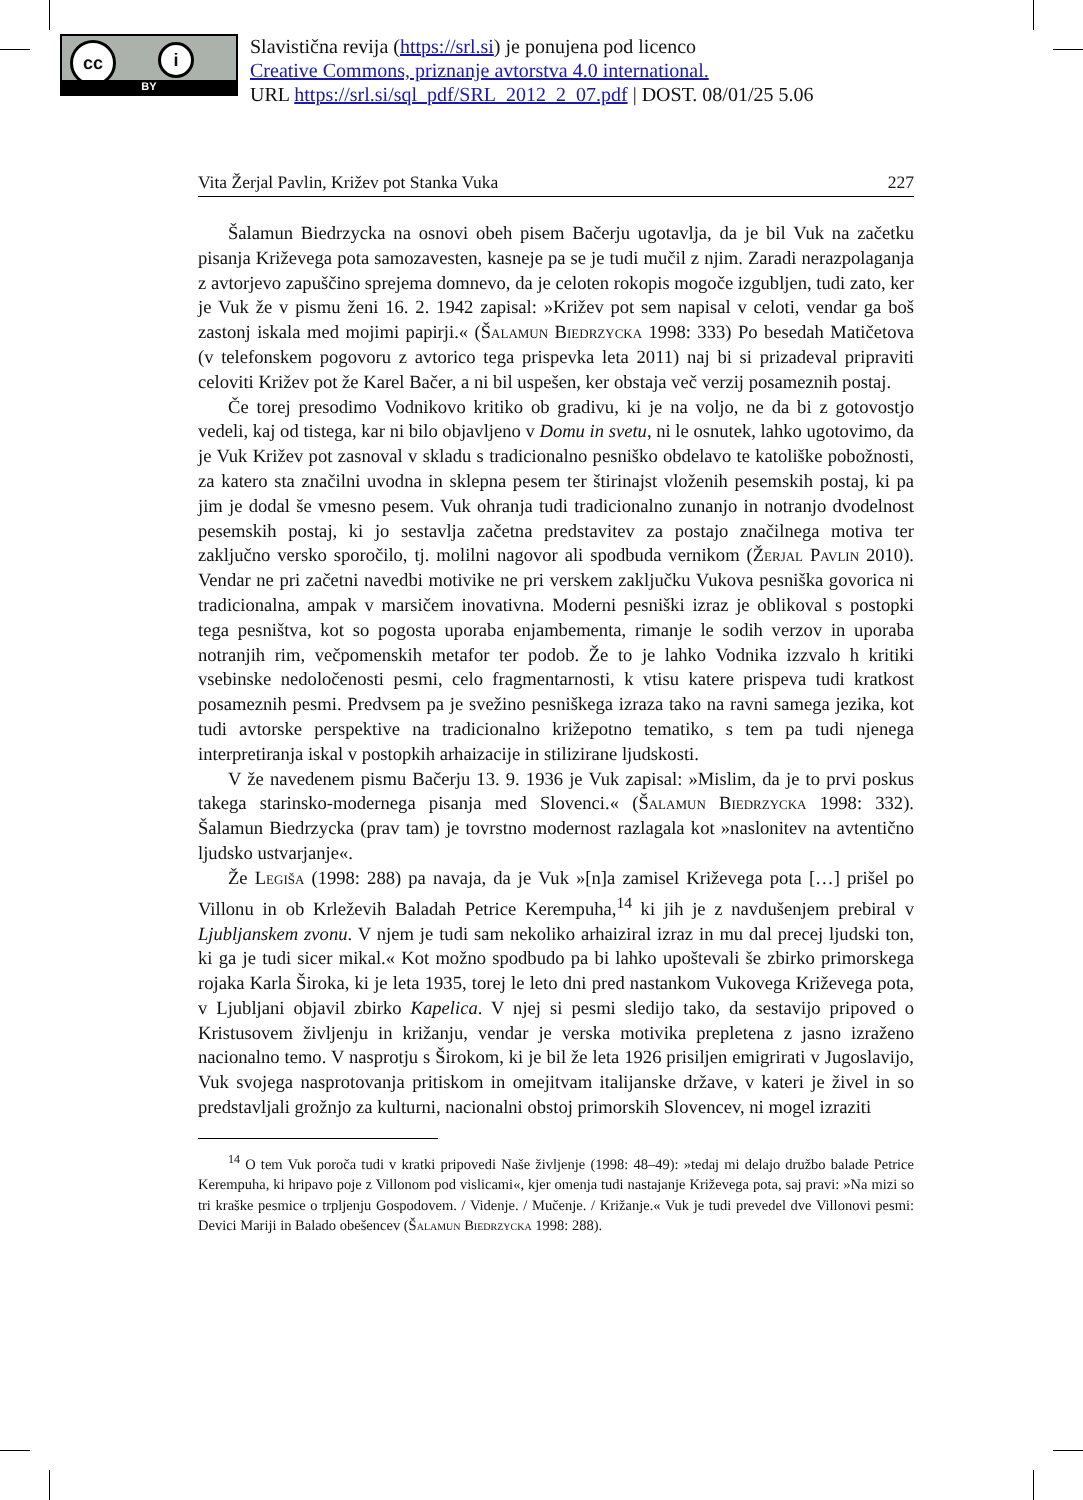cc i
BY
Slavistična revija (https://srl.si) je ponujena pod licenco
Creative Commons, priznanje avtorstva 4.0 international.
URL https://srl.si/sql_pdf/SRL_2012_2_07.pdf | DOST. 08/01/25 5.06
Vita Žerjal Pavlin, Križev pot Stanka Vuka 227
Šalamun Biedrzycka na osnovi obeh pisem Bačerju ugotavlja, da je bil Vuk na začetku pisanja Križevega pota samozavesten, kasneje pa se je tudi mučil z njim. Zaradi nerazpolaganja z avtorjevo zapuščino sprejema domnevo, da je celoten rokopis mogoče izgubljen, tudi zato, ker je Vuk že v pismu ženi 16. 2. 1942 zapisal: »Križev pot sem napisal v celoti, vendar ga boš zastonj iskala med mojimi papirji.« (Šalamun Biedrzycka 1998: 333) Po besedah Matičetova (v telefonskem pogovoru z avtorico tega prispevka leta 2011) naj bi si prizadeval pripraviti celoviti Križev pot že Karel Bačer, a ni bil uspešen, ker obstaja več verzij posameznih postaj.
Če torej presodimo Vodnikovo kritiko ob gradivu, ki je na voljo, ne da bi z gotovostjo vedeli, kaj od tistega, kar ni bilo objavljeno v Domu in svetu, ni le osnutek, lahko ugotovimo, da je Vuk Križev pot zasnoval v skladu s tradicionalno pesniško obdelavo te katoliške pobožnosti, za katero sta značilni uvodna in sklepna pesem ter štirinajst vloženih pesemskih postaj, ki pa jim je dodal še vmesno pesem. Vuk ohranja tudi tradicionalno zunanjo in notranjo dvodelnost pesemskih postaj, ki jo sestavlja začetna predstavitev za postajo značilnega motiva ter zaključno versko sporočilo, tj. molilni nagovor ali spodbuda vernikom (Žerjal Pavlin 2010). Vendar ne pri začetni navedbi motivike ne pri verskem zaključku Vukova pesniška govorica ni tradicionalna, ampak v marsičem inovativna. Moderni pesniški izraz je oblikoval s postopki tega pesništva, kot so pogosta uporaba enjambementa, rimanje le sodih verzov in uporaba notranjih rim, večpomenskih metafor ter podob. Že to je lahko Vodnika izzvalo h kritiki vsebinske nedoločenosti pesmi, celo fragmentarnosti, k vtisu katere prispeva tudi kratkost posameznih pesmi. Predvsem pa je svežino pesniškega izraza tako na ravni samega jezika, kot tudi avtorske perspektive na tradicionalno križepotno tematiko, s tem pa tudi njenega interpretiranja iskal v postopkih arhaizacije in stilizirane ljudskosti.
V že navedenem pismu Bačerju 13. 9. 1936 je Vuk zapisal: »Mislim, da je to prvi poskus takega starinsko-modernega pisanja med Slovenci.« (Šalamun Biedrzycka 1998: 332). Šalamun Biedrzycka (prav tam) je tovrstno modernost razlagala kot »naslonitev na avtentično ljudsko ustvarjanje«.
Že Legiša (1998: 288) pa navaja, da je Vuk »[n]a zamisel Križevega pota […] prišel po Villonu in ob Krleževih Baladah Petrice Kerempuha,<sup>14</sup> ki jih je z navdušenjem prebiral v Ljubljanskem zvonu. V njem je tudi sam nekoliko arhaiziral izraz in mu dal precej ljudski ton, ki ga je tudi sicer mikal.« Kot možno spodbudo pa bi lahko upoštevali še zbirko primorskega rojaka Karla Široka, ki je leta 1935, torej le leto dni pred nastankom Vukovega Križevega pota, v Ljubljani objavil zbirko Kapelica. V njej si pesmi sledijo tako, da sestavijo pripoved o Kristusovem življenju in križanju, vendar je verska motivika prepletena z jasno izraženo nacionalno temo. V nasprotju s Širokom, ki je bil že leta 1926 prisiljen emigrirati v Jugoslavijo, Vuk svojega nasprotovanja pritiskom in omejitvam italijanske države, v kateri je živel in so predstavljali grožnjo za kulturni, nacionalni obstoj primorskih Slovencev, ni mogel izraziti
<sup>14</sup> O tem Vuk poroča tudi v kratki pripovedi Naše življenje (1998: 48–49): »tedaj mi delajo družbo balade Petrice Kerempuha, ki hripavo poje z Villonom pod vislicami«, kjer omenja tudi nastajanje Križevega pota, saj pravi: »Na mizi so tri kraške pesmice o trpljenju Gospodovem. / Videnje. / Mučenje. / Križanje.« Vuk je tudi prevedel dve Villonovi pesmi: Devici Mariji in Balado obešencev (Šalamun Biedrzycka 1998: 288).